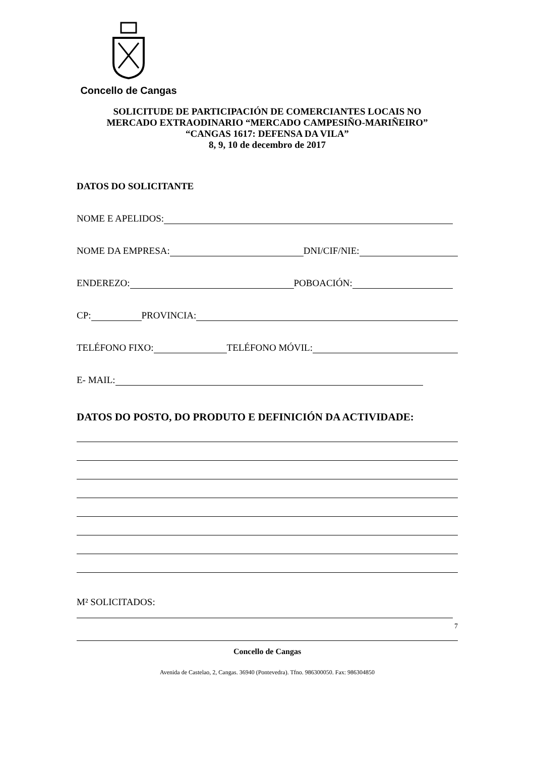Concello de Cangas
SOLICITUDE DE PARTICIPACIÓN DE COMERCIANTES LOCAIS NO
MERCADO EXTRAODINARIO “MERCADO CAMPESIÑO-MARIÑEIRO”
“CANGAS 1617: DEFENSA DA VILA”
8, 9, 10 de decembro de 2017
DATOS DO SOLICITANTE
NOME E APELIDOS:
NOME DA EMPRESA: DNI/CIF/NIE:
ENDEREZO: POBOACIÓN:
CP: PROVINCIA:
TELÉFONO FIXO: TELÉFONO MÓVIL:
E- MAIL:
DATOS DO POSTO, DO PRODUTO E DEFINICIÓN DA ACTIVIDADE:
M² SOLICITADOS:
7
Concello de Cangas
Avenida de Castelao, 2, Cangas. 36940 (Pontevedra). Tfno. 986300050. Fax: 986304850